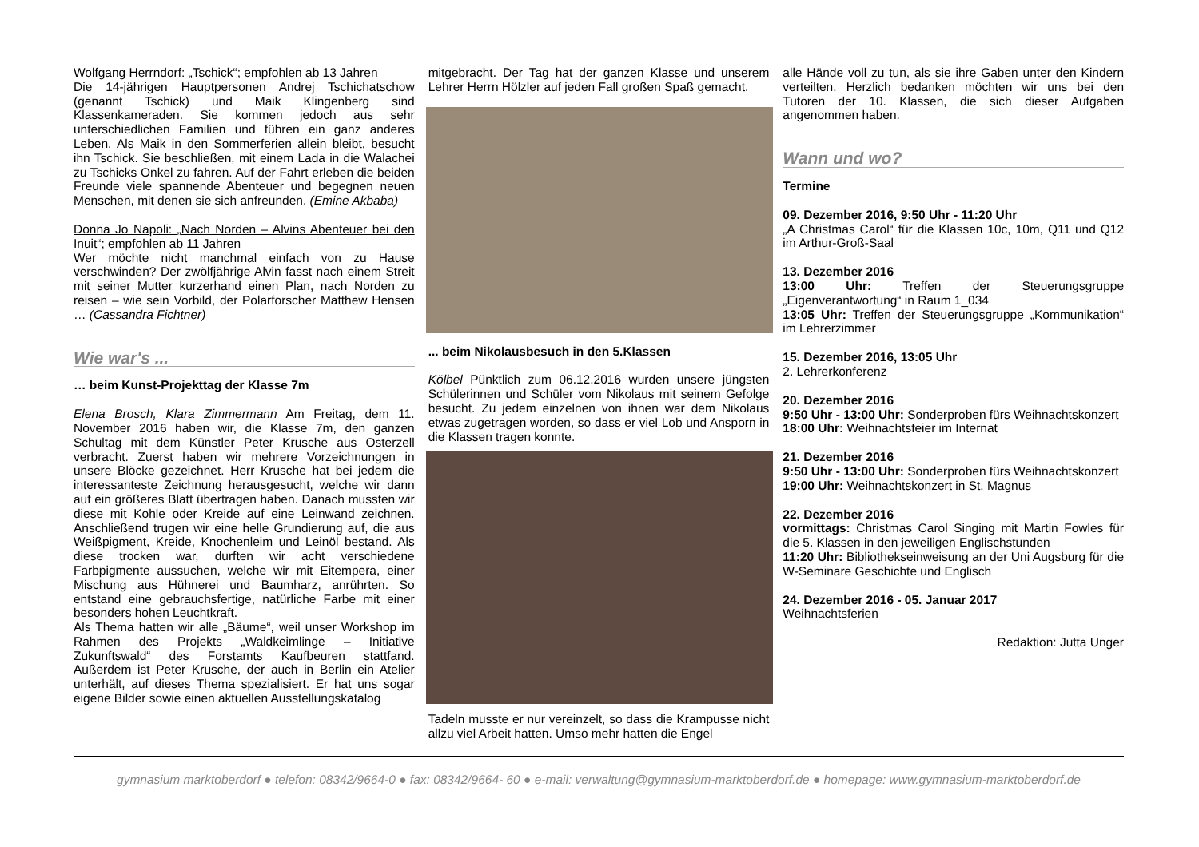Wolfgang Herrndorf: „Tschick“; empfohlen ab 13 Jahren
Die 14-jährigen Hauptpersonen Andrej Tschichatschow (genannt Tschick) und Maik Klingenberg sind Klassenkameraden. Sie kommen jedoch aus sehr unterschiedlichen Familien und führen ein ganz anderes Leben. Als Maik in den Sommerferien allein bleibt, besucht ihn Tschick. Sie beschließen, mit einem Lada in die Walachei zu Tschicks Onkel zu fahren. Auf der Fahrt erleben die beiden Freunde viele spannende Abenteuer und begegnen neuen Menschen, mit denen sie sich anfreunden. (Emine Akbaba)
Donna Jo Napoli: „Nach Norden – Alvins Abenteuer bei den Inuit“; empfohlen ab 11 Jahren
Wer möchte nicht manchmal einfach von zu Hause verschwinden? Der zwölfjährige Alvin fasst nach einem Streit mit seiner Mutter kurzerhand einen Plan, nach Norden zu reisen – wie sein Vorbild, der Polarforscher Matthew Hensen … (Cassandra Fichtner)
Wie war's ...
… beim Kunst-Projekttag der Klasse 7m
Elena Brosch, Klara Zimmermann Am Freitag, dem 11. November 2016 haben wir, die Klasse 7m, den ganzen Schultag mit dem Künstler Peter Krusche aus Osterzell verbracht. Zuerst haben wir mehrere Vorzeichnungen in unsere Blöcke gezeichnet. Herr Krusche hat bei jedem die interessanteste Zeichnung herausgesucht, welche wir dann auf ein größeres Blatt übertragen haben. Danach mussten wir diese mit Kohle oder Kreide auf eine Leinwand zeichnen. Anschließend trugen wir eine helle Grundierung auf, die aus Weißpigment, Kreide, Knochenleim und Leinöl bestand. Als diese trocken war, durften wir acht verschiedene Farbpigmente aussuchen, welche wir mit Eitempera, einer Mischung aus Hühnerei und Baumharz, anrührten. So entstand eine gebrauchsfertige, natürliche Farbe mit einer besonders hohen Leuchtkraft.
Als Thema hatten wir alle „Bäume“, weil unser Workshop im Rahmen des Projekts „Waldkeimlinge – Initiative Zukunftswald“ des Forstamts Kaufbeuren stattfand. Außerdem ist Peter Krusche, der auch in Berlin ein Atelier unterhält, auf dieses Thema spezialisiert. Er hat uns sogar eigene Bilder sowie einen aktuellen Ausstellungskatalog
mitgebracht. Der Tag hat der ganzen Klasse und unserem Lehrer Herrn Hölzler auf jeden Fall großen Spaß gemacht.
... beim Nikolausbesuch in den 5.Klassen
Kölbel Pünktlich zum 06.12.2016 wurden unsere jüngsten Schülerinnen und Schüler vom Nikolaus mit seinem Gefolge besucht. Zu jedem einzelnen von ihnen war dem Nikolaus etwas zugetragen worden, so dass er viel Lob und Ansporn in die Klassen tragen konnte.
Tadeln musste er nur vereinzelt, so dass die Krampusse nicht allzu viel Arbeit hatten. Umso mehr hatten die Engel
alle Hände voll zu tun, als sie ihre Gaben unter den Kindern verteilten. Herzlich bedanken möchten wir uns bei den Tutoren der 10. Klassen, die sich dieser Aufgaben angenommen haben.
Wann und wo?
Termine
09. Dezember 2016, 9:50 Uhr - 11:20 Uhr
„A Christmas Carol“ für die Klassen 10c, 10m, Q11 und Q12 im Arthur-Groß-Saal
13. Dezember 2016
13:00 Uhr: Treffen der Steuerungsgruppe „Eigenverantwortung“ in Raum 1_034
13:05 Uhr: Treffen der Steuerungsgruppe „Kommunikation“ im Lehrerzimmer
15. Dezember 2016, 13:05 Uhr
2. Lehrerkonferenz
20. Dezember 2016
9:50 Uhr - 13:00 Uhr: Sonderproben fürs Weihnachtskonzert
18:00 Uhr: Weihnachtsfeier im Internat
21. Dezember 2016
9:50 Uhr - 13:00 Uhr: Sonderproben fürs Weihnachtskonzert
19:00 Uhr: Weihnachtskonzert in St. Magnus
22. Dezember 2016
vormittags: Christmas Carol Singing mit Martin Fowles für die 5. Klassen in den jeweiligen Englischstunden
11:20 Uhr: Bibliothekseinweisung an der Uni Augsburg für die W-Seminare Geschichte und Englisch
24. Dezember 2016 - 05. Januar 2017
Weihnachtsferien
Redaktion: Jutta Unger
gymnasium marktoberdorf ● telefon: 08342/9664-0 ● fax: 08342/9664- 60 ● e-mail: verwaltung@gymnasium-marktoberdorf.de ● homepage: www.gymnasium-marktoberdorf.de